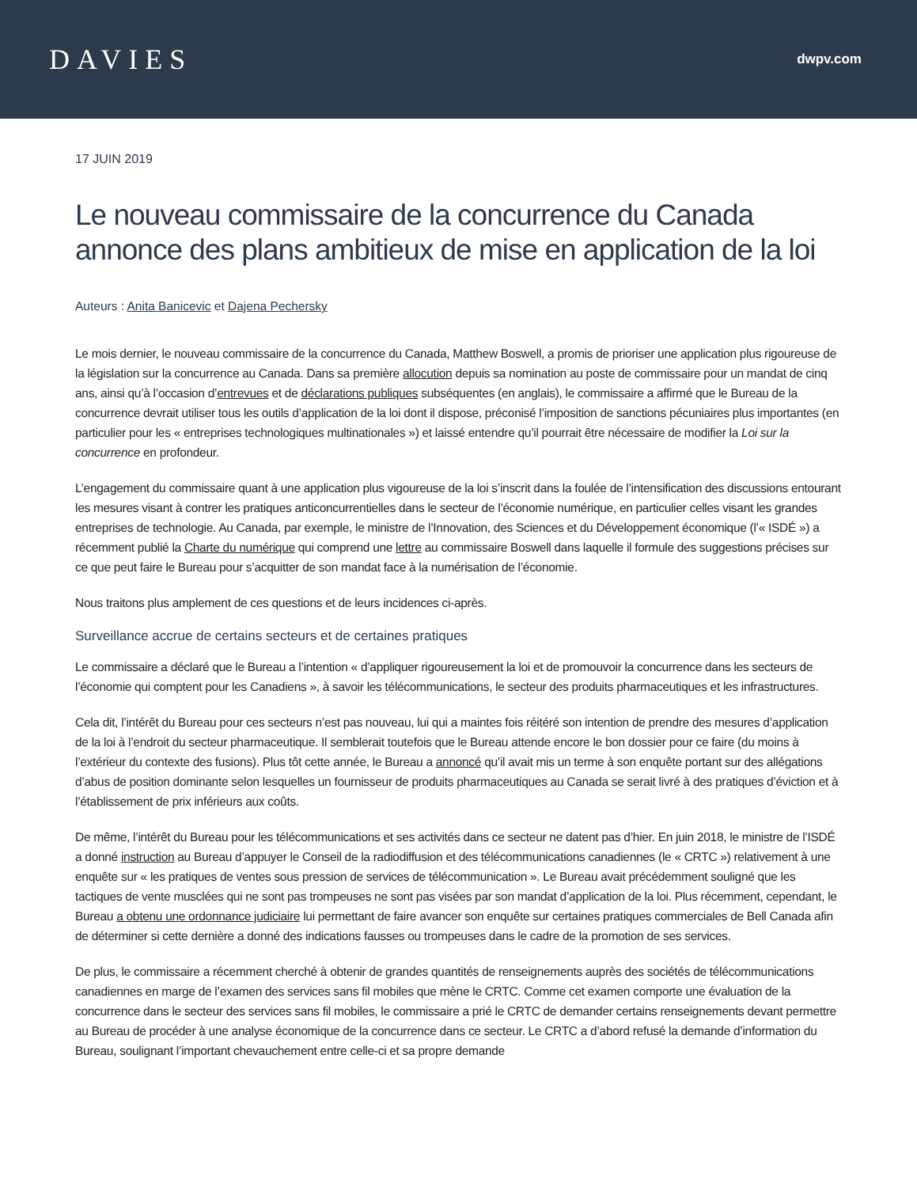DAVIES
dwpv.com
17 JUIN 2019
Le nouveau commissaire de la concurrence du Canada annonce des plans ambitieux de mise en application de la loi
Auteurs : Anita Banicevic et Dajena Pechersky
Le mois dernier, le nouveau commissaire de la concurrence du Canada, Matthew Boswell, a promis de prioriser une application plus rigoureuse de la législation sur la concurrence au Canada. Dans sa première allocution depuis sa nomination au poste de commissaire pour un mandat de cinq ans, ainsi qu’à l’occasion d’entrevues et de déclarations publiques subséquentes (en anglais), le commissaire a affirmé que le Bureau de la concurrence devrait utiliser tous les outils d’application de la loi dont il dispose, préconisé l’imposition de sanctions pécuniaires plus importantes (en particulier pour les « entreprises technologiques multinationales ») et laissé entendre qu’il pourrait être nécessaire de modifier la Loi sur la concurrence en profondeur.
L’engagement du commissaire quant à une application plus vigoureuse de la loi s’inscrit dans la foulée de l’intensification des discussions entourant les mesures visant à contrer les pratiques anticoncurrentielles dans le secteur de l’économie numérique, en particulier celles visant les grandes entreprises de technologie. Au Canada, par exemple, le ministre de l’Innovation, des Sciences et du Développement économique (l’« ISDÉ ») a récemment publié la Charte du numérique qui comprend une lettre au commissaire Boswell dans laquelle il formule des suggestions précises sur ce que peut faire le Bureau pour s’acquitter de son mandat face à la numérisation de l’économie.
Nous traitons plus amplement de ces questions et de leurs incidences ci-après.
Surveillance accrue de certains secteurs et de certaines pratiques
Le commissaire a déclaré que le Bureau a l’intention « d’appliquer rigoureusement la loi et de promouvoir la concurrence dans les secteurs de l’économie qui comptent pour les Canadiens », à savoir les télécommunications, le secteur des produits pharmaceutiques et les infrastructures.
Cela dit, l’intérêt du Bureau pour ces secteurs n’est pas nouveau, lui qui a maintes fois réitéré son intention de prendre des mesures d’application de la loi à l’endroit du secteur pharmaceutique. Il semblerait toutefois que le Bureau attende encore le bon dossier pour ce faire (du moins à l’extérieur du contexte des fusions). Plus tôt cette année, le Bureau a annoncé qu’il avait mis un terme à son enquête portant sur des allégations d’abus de position dominante selon lesquelles un fournisseur de produits pharmaceutiques au Canada se serait livré à des pratiques d’éviction et à l’établissement de prix inférieurs aux coûts.
De même, l’intérêt du Bureau pour les télécommunications et ses activités dans ce secteur ne datent pas d’hier. En juin 2018, le ministre de l’ISDÉ a donné instruction au Bureau d’appuyer le Conseil de la radiodiffusion et des télécommunications canadiennes (le « CRTC ») relativement à une enquête sur « les pratiques de ventes sous pression de services de télécommunication ». Le Bureau avait précédemment souligné que les tactiques de vente musclées qui ne sont pas trompeuses ne sont pas visées par son mandat d’application de la loi. Plus récemment, cependant, le Bureau a obtenu une ordonnance judiciaire lui permettant de faire avancer son enquête sur certaines pratiques commerciales de Bell Canada afin de déterminer si cette dernière a donné des indications fausses ou trompeuses dans le cadre de la promotion de ses services.
De plus, le commissaire a récemment cherché à obtenir de grandes quantités de renseignements auprès des sociétés de télécommunications canadiennes en marge de l’examen des services sans fil mobiles que mène le CRTC. Comme cet examen comporte une évaluation de la concurrence dans le secteur des services sans fil mobiles, le commissaire a prié le CRTC de demander certains renseignements devant permettre au Bureau de procéder à une analyse économique de la concurrence dans ce secteur. Le CRTC a d’abord refusé la demande d’information du Bureau, soulignant l’important chevauchement entre celle-ci et sa propre demande